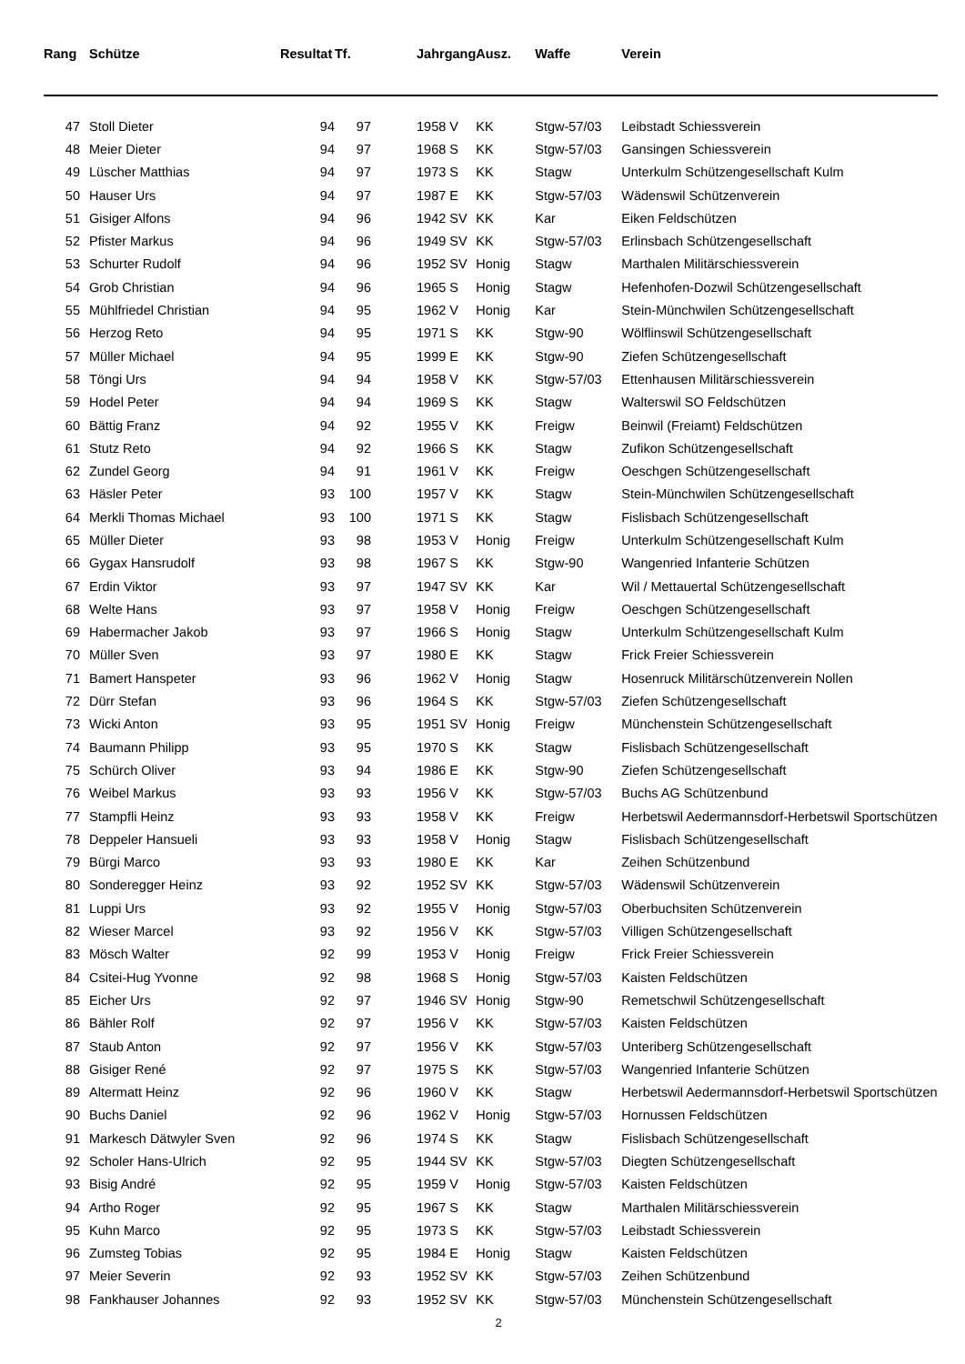| Rang | | Schütze | Resultat | Tf. | | Jahrgang | Ausz. | Waffe | Verein |
| --- | --- | --- | --- | --- | --- | --- | --- | --- | --- |
| 47 | | Stoll Dieter | 94 | 97 | | 1958 V | KK | Stgw-57/03 | Leibstadt Schiessverein |
| 48 | | Meier Dieter | 94 | 97 | | 1968 S | KK | Stgw-57/03 | Gansingen Schiessverein |
| 49 | | Lüscher Matthias | 94 | 97 | | 1973 S | KK | Stagw | Unterkulm Schützengesellschaft Kulm |
| 50 | | Hauser Urs | 94 | 97 | | 1987 E | KK | Stgw-57/03 | Wädenswil Schützenverein |
| 51 | | Gisiger Alfons | 94 | 96 | | 1942 SV | KK | Kar | Eiken Feldschützen |
| 52 | | Pfister Markus | 94 | 96 | | 1949 SV | KK | Stgw-57/03 | Erlinsbach Schützengesellschaft |
| 53 | | Schurter Rudolf | 94 | 96 | | 1952 SV | Honig | Stagw | Marthalen Militärschiessverein |
| 54 | | Grob Christian | 94 | 96 | | 1965 S | Honig | Stagw | Hefenhofen-Dozwil Schützengesellschaft |
| 55 | | Mühlfriedel Christian | 94 | 95 | | 1962 V | Honig | Kar | Stein-Münchwilen Schützengesellschaft |
| 56 | | Herzog Reto | 94 | 95 | | 1971 S | KK | Stgw-90 | Wölflinswil Schützengesellschaft |
| 57 | | Müller Michael | 94 | 95 | | 1999 E | KK | Stgw-90 | Ziefen Schützengesellschaft |
| 58 | | Töngi Urs | 94 | 94 | | 1958 V | KK | Stgw-57/03 | Ettenhausen Militärschiessverein |
| 59 | | Hodel Peter | 94 | 94 | | 1969 S | KK | Stagw | Walterswil SO Feldschützen |
| 60 | | Bättig Franz | 94 | 92 | | 1955 V | KK | Freigw | Beinwil (Freiamt) Feldschützen |
| 61 | | Stutz Reto | 94 | 92 | | 1966 S | KK | Stagw | Zufikon Schützengesellschaft |
| 62 | | Zundel Georg | 94 | 91 | | 1961 V | KK | Freigw | Oeschgen Schützengesellschaft |
| 63 | | Häsler Peter | 93 | 100 | | 1957 V | KK | Stagw | Stein-Münchwilen Schützengesellschaft |
| 64 | | Merkli Thomas Michael | 93 | 100 | | 1971 S | KK | Stagw | Fislisbach Schützengesellschaft |
| 65 | | Müller Dieter | 93 | 98 | | 1953 V | Honig | Freigw | Unterkulm Schützengesellschaft Kulm |
| 66 | | Gygax Hansrudolf | 93 | 98 | | 1967 S | KK | Stgw-90 | Wangenried Infanterie Schützen |
| 67 | | Erdin Viktor | 93 | 97 | | 1947 SV | KK | Kar | Wil / Mettauertal Schützengesellschaft |
| 68 | | Welte Hans | 93 | 97 | | 1958 V | Honig | Freigw | Oeschgen Schützengesellschaft |
| 69 | | Habermacher Jakob | 93 | 97 | | 1966 S | Honig | Stagw | Unterkulm Schützengesellschaft Kulm |
| 70 | | Müller Sven | 93 | 97 | | 1980 E | KK | Stagw | Frick Freier Schiessverein |
| 71 | | Bamert Hanspeter | 93 | 96 | | 1962 V | Honig | Stagw | Hosenruck Militärschützenverein Nollen |
| 72 | | Dürr Stefan | 93 | 96 | | 1964 S | KK | Stgw-57/03 | Ziefen Schützengesellschaft |
| 73 | | Wicki Anton | 93 | 95 | | 1951 SV | Honig | Freigw | Münchenstein Schützengesellschaft |
| 74 | | Baumann Philipp | 93 | 95 | | 1970 S | KK | Stagw | Fislisbach Schützengesellschaft |
| 75 | | Schürch Oliver | 93 | 94 | | 1986 E | KK | Stgw-90 | Ziefen Schützengesellschaft |
| 76 | | Weibel Markus | 93 | 93 | | 1956 V | KK | Stgw-57/03 | Buchs AG Schützenbund |
| 77 | | Stampfli Heinz | 93 | 93 | | 1958 V | KK | Freigw | Herbetswil Aedermannsdorf-Herbetswil Sportschützen |
| 78 | | Deppeler Hansueli | 93 | 93 | | 1958 V | Honig | Stagw | Fislisbach Schützengesellschaft |
| 79 | | Bürgi Marco | 93 | 93 | | 1980 E | KK | Kar | Zeihen Schützenbund |
| 80 | | Sonderegger Heinz | 93 | 92 | | 1952 SV | KK | Stgw-57/03 | Wädenswil Schützenverein |
| 81 | | Luppi Urs | 93 | 92 | | 1955 V | Honig | Stgw-57/03 | Oberbuchsiten Schützenverein |
| 82 | | Wieser Marcel | 93 | 92 | | 1956 V | KK | Stgw-57/03 | Villigen Schützengesellschaft |
| 83 | | Mösch Walter | 92 | 99 | | 1953 V | Honig | Freigw | Frick Freier Schiessverein |
| 84 | | Csitei-Hug Yvonne | 92 | 98 | | 1968 S | Honig | Stgw-57/03 | Kaisten Feldschützen |
| 85 | | Eicher Urs | 92 | 97 | | 1946 SV | Honig | Stgw-90 | Remetschwil Schützengesellschaft |
| 86 | | Bähler Rolf | 92 | 97 | | 1956 V | KK | Stgw-57/03 | Kaisten Feldschützen |
| 87 | | Staub Anton | 92 | 97 | | 1956 V | KK | Stgw-57/03 | Unteriberg Schützengesellschaft |
| 88 | | Gisiger René | 92 | 97 | | 1975 S | KK | Stgw-57/03 | Wangenried Infanterie Schützen |
| 89 | | Altermatt Heinz | 92 | 96 | | 1960 V | KK | Stagw | Herbetswil Aedermannsdorf-Herbetswil Sportschützen |
| 90 | | Buchs Daniel | 92 | 96 | | 1962 V | Honig | Stgw-57/03 | Hornussen Feldschützen |
| 91 | | Markesch Dätwyler Sven | 92 | 96 | | 1974 S | KK | Stagw | Fislisbach Schützengesellschaft |
| 92 | | Scholer Hans-Ulrich | 92 | 95 | | 1944 SV | KK | Stgw-57/03 | Diegten Schützengesellschaft |
| 93 | | Bisig André | 92 | 95 | | 1959 V | Honig | Stgw-57/03 | Kaisten Feldschützen |
| 94 | | Artho Roger | 92 | 95 | | 1967 S | KK | Stagw | Marthalen Militärschiessverein |
| 95 | | Kuhn Marco | 92 | 95 | | 1973 S | KK | Stgw-57/03 | Leibstadt Schiessverein |
| 96 | | Zumsteg Tobias | 92 | 95 | | 1984 E | Honig | Stagw | Kaisten Feldschützen |
| 97 | | Meier Severin | 92 | 93 | | 1952 SV | KK | Stgw-57/03 | Zeihen Schützenbund |
| 98 | | Fankhauser Johannes | 92 | 93 | | 1952 SV | KK | Stgw-57/03 | Münchenstein Schützengesellschaft |
2